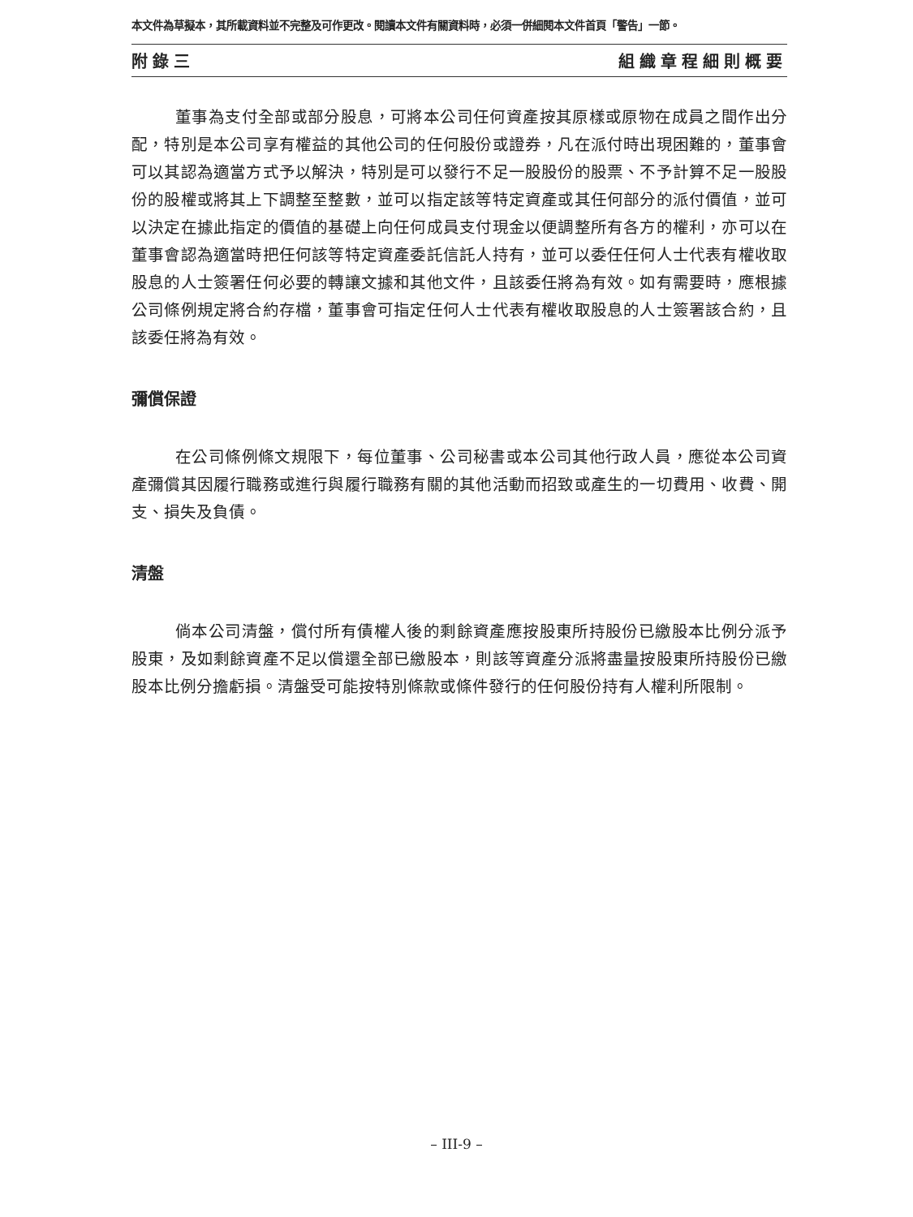本文件為草擬本，其所載資料並不完整及可作更改。閱讀本文件有關資料時，必須一併細閱本文件首頁「警告」一節。
附錄三 組織章程細則概要
董事為支付全部或部分股息，可將本公司任何資產按其原樣或原物在成員之間作出分配，特別是本公司享有權益的其他公司的任何股份或證券，凡在派付時出現困難的，董事會可以其認為適當方式予以解決，特別是可以發行不足一股股份的股票、不予計算不足一股股份的股權或將其上下調整至整數，並可以指定該等特定資產或其任何部分的派付價值，並可以決定在據此指定的價值的基礎上向任何成員支付現金以便調整所有各方的權利，亦可以在董事會認為適當時把任何該等特定資產委託信託人持有，並可以委任任何人士代表有權收取股息的人士簽署任何必要的轉讓文據和其他文件，且該委任將為有效。如有需要時，應根據公司條例規定將合約存檔，董事會可指定任何人士代表有權收取股息的人士簽署該合約，且該委任將為有效。
彌償保證
在公司條例條文規限下，每位董事、公司秘書或本公司其他行政人員，應從本公司資產彌償其因履行職務或進行與履行職務有關的其他活動而招致或產生的一切費用、收費、開支、損失及負債。
清盤
倘本公司清盤，償付所有債權人後的剩餘資產應按股東所持股份已繳股本比例分派予股東，及如剩餘資產不足以償還全部已繳股本，則該等資產分派將盡量按股東所持股份已繳股本比例分擔虧損。清盤受可能按特別條款或條件發行的任何股份持有人權利所限制。
– III-9 –